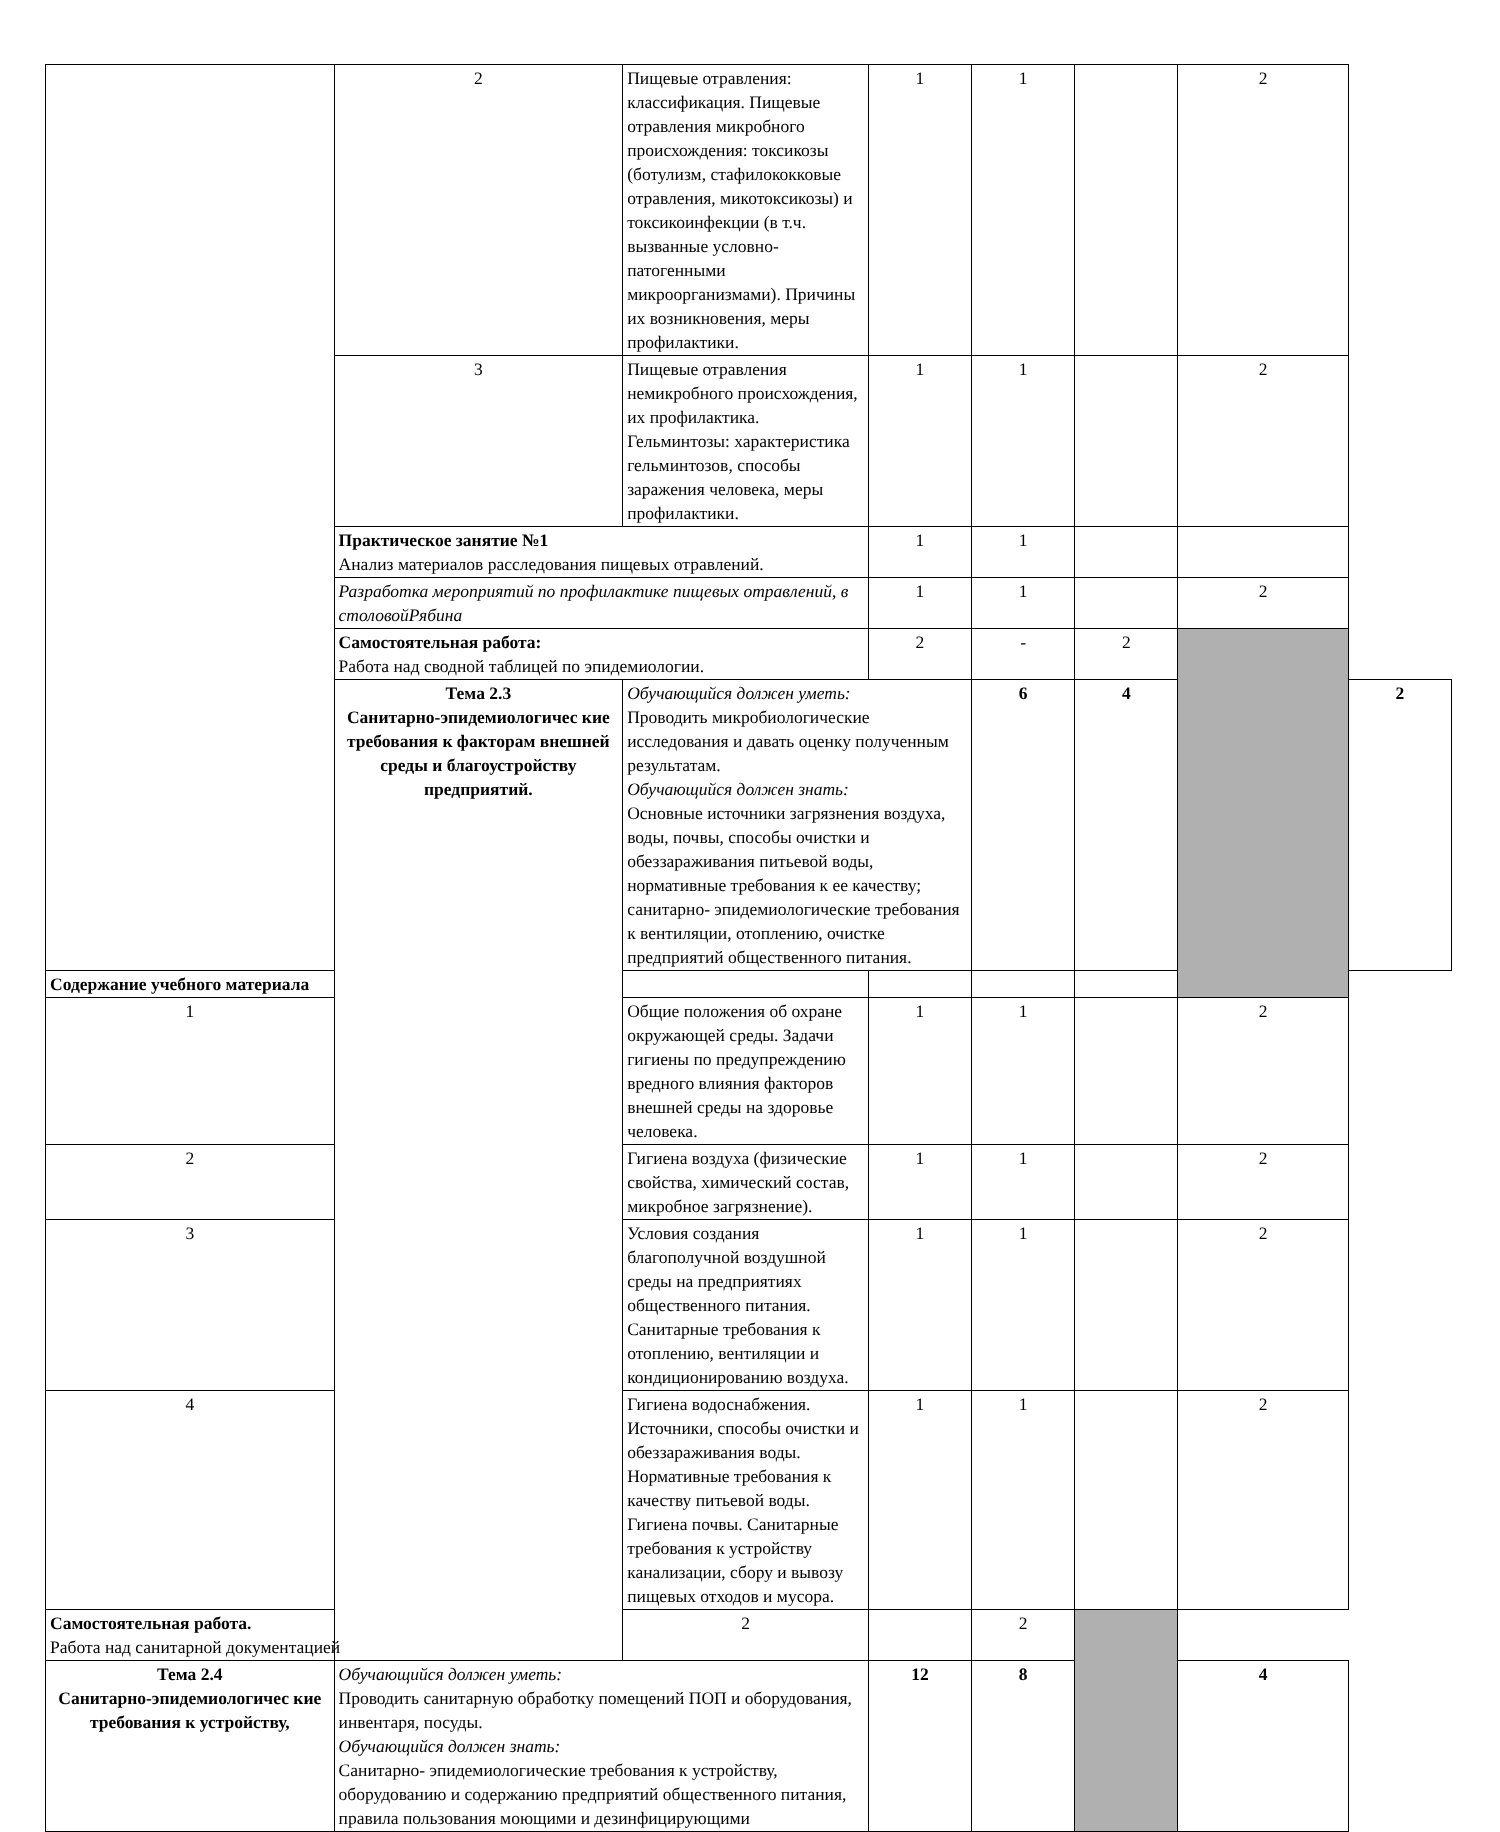| | 2 | Пищевые отравления: классификация. Пищевые отравления микробного происхождения: токсикозы (ботулизм, стафилококковые отравления, микотоксикозы) и токсикоинфекции (в т.ч. вызванные условно- патогенными микроорганизмами). Причины их возникновения, меры профилактики. | 1 | 1 | | 2 | |
| | 3 | Пищевые отравления немикробного происхождения, их профилактика. Гельминтозы: характеристика гельминтозов, способы заражения человека, меры профилактики. | 1 | 1 | | 2 | |
| | Практическое занятие №1 Анализ материалов расследования пищевых отравлений. | | 1 | 1 | | | |
| | Разработка мероприятий по профилактике пищевых отравлений, в столовойРябина | | 1 | 1 | | 2 | |
| | Самостоятельная работа: Работа над сводной таблицей по эпидемиологии. | | 2 | - | 2 | | |
| | Тема 2.3 Санитарно-эпидемиологичес кие требования к факторам внешней среды и благоустройству предприятий. | Обучающийся должен уметь: Проводить микробиологические исследования и давать оценку полученным результатам. Обучающийся должен знать: Основные источники загрязнения воздуха, воды, почвы, способы очистки и обеззараживания питьевой воды, нормативные требования к ее качеству; санитарно- эпидемиологические требования к вентиляции, отоплению, очистке предприятий общественного питания. | | 6 | 4 | | 2 |
| Содержание учебного материала | | | | | | | |
| 1 | | Общие положения об охране окружающей среды. Задачи гигиены по предупреждению вредного влияния факторов внешней среды на здоровье человека. | 1 | 1 | | 2 | |
| 2 | | Гигиена воздуха (физические свойства, химический состав, микробное загрязнение). | 1 | 1 | | 2 | |
| 3 | | Условия создания благополучной воздушной среды на предприятиях общественного питания. Санитарные требования к отоплению, вентиляции и кондиционированию воздуха. | 1 | 1 | | 2 | |
| 4 | | Гигиена водоснабжения. Источники, способы очистки и обеззараживания воды. Нормативные требования к качеству питьевой воды. Гигиена почвы. Санитарные требования к устройству канализации, сбору и вывозу пищевых отходов и мусора. | 1 | 1 | | 2 | |
| Самостоятельная работа. Работа над санитарной документацией | | 2 | | 2 | | | |
| Тема 2.4 Санитарно-эпидемиологичес кие требования к устройству, | Обучающийся должен уметь: Проводить санитарную обработку помещений ПОП и оборудования, инвентаря, посуды. Обучающийся должен знать: Санитарно- эпидемиологические требования к устройству, оборудованию и содержанию предприятий общественного питания, правила пользования моющими и дезинфицирующими | | 12 | 8 | | 4 | |